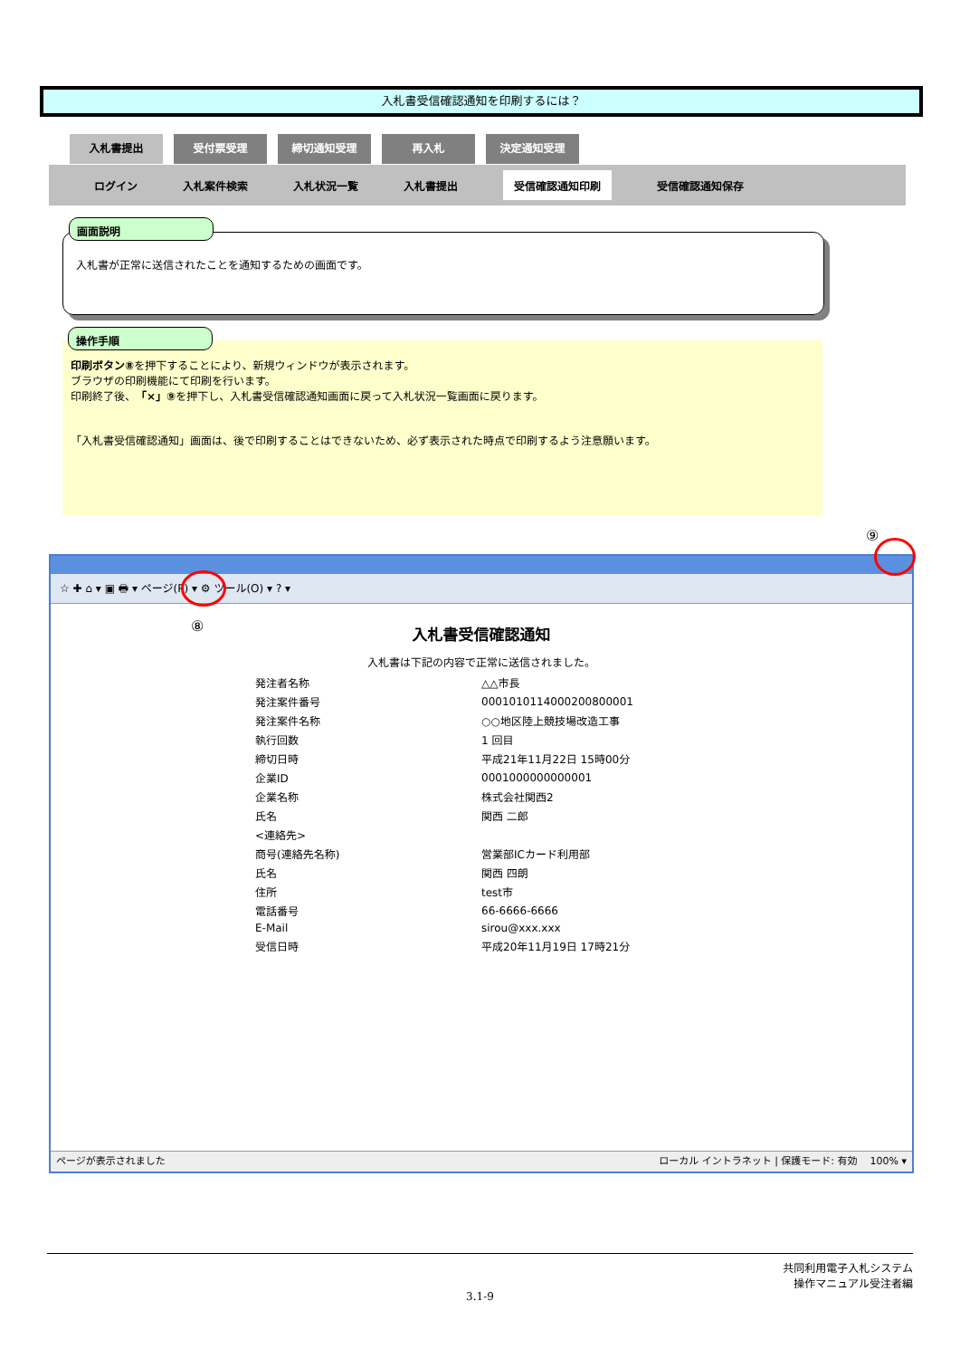入札書受信確認通知を印刷するには？
入札書提出 受付票受理 締切通知受理 再入札 決定通知受理
ログイン 入札案件検索 入札状況一覧 入札書提出 受信確認通知印刷 受信確認通知保存
入札書が正常に送信されたことを通知するための画面です。
画面説明
印刷ボタン⑧を押下することにより、新規ウィンドウが表示されます。
ブラウザの印刷機能にて印刷を行います。
印刷終了後、「×」⑨を押下し、入札書受信確認通知画面に戻って入札状況一覧画面に戻ります。
「入札書受信確認通知」画面は、後で印刷することはできないため、必ず表示された時点で印刷するよう注意願います。
操作手順
⑨
☆ ✚ ⌂ ▾ ▣ 🖶 ▾ ページ(P) ▾ ⚙ ツール(O) ▾ ? ▾
⑧
入札書受信確認通知
入札書は下記の内容で正常に送信されました。
| 発注者名称 | △△市長 |
| 発注案件番号 | 0001010114000200800001 |
| 発注案件名称 | ○○地区陸上競技場改造工事 |
| 執行回数 | 1 回目 |
| 締切日時 | 平成21年11月22日 15時00分 |
| 企業ID | 0001000000000001 |
| 企業名称 | 株式会社関西2 |
| 氏名 | 関西 二郎 |
| <連絡先> | |
| 商号(連絡先名称) | 営業部ICカード利用部 |
| 氏名 | 関西 四朗 |
| 住所 | test市 |
| 電話番号 | 66-6666-6666 |
| E-Mail | sirou@xxx.xxx |
| 受信日時 | 平成20年11月19日 17時21分 |
ページが表示されました ローカル イントラネット | 保護モード: 有効 100% ▾
共同利用電子入札システム
操作マニュアル受注者編
3.1-9